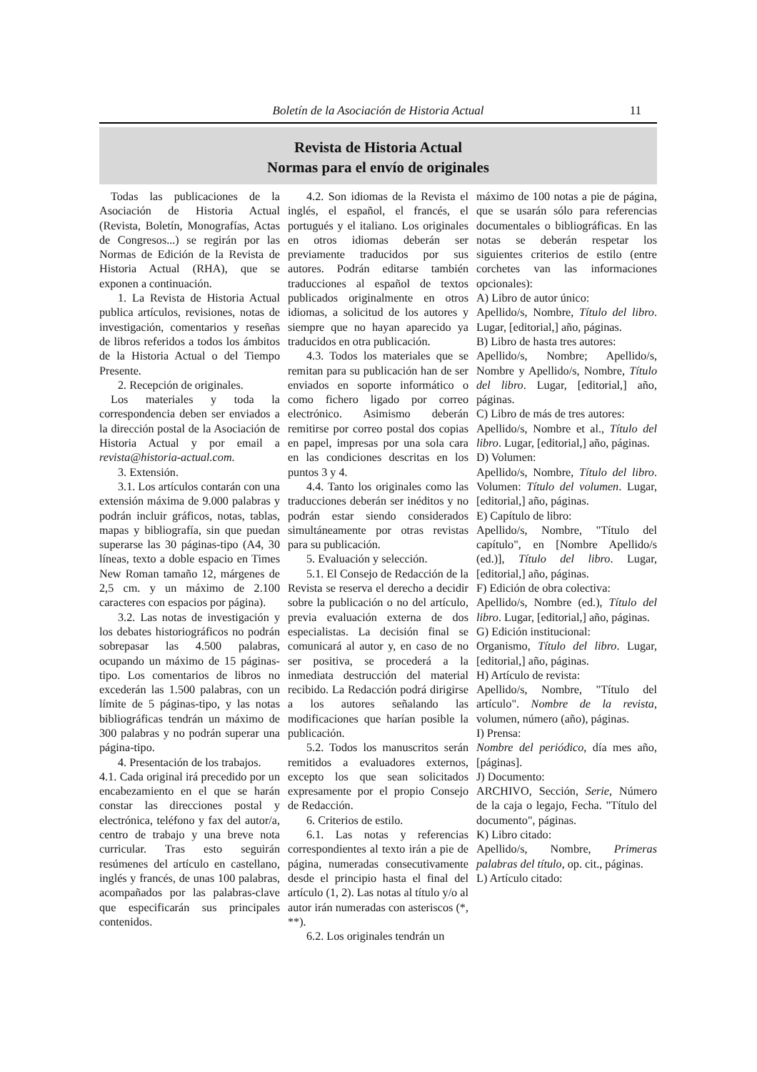Boletín de la Asociación de Historia Actual
11
Revista de Historia Actual
Normas para el envío de originales
Todas las publicaciones de la Asociación de Historia Actual (Revista, Boletín, Monografías, Actas de Congresos...) se regirán por las Normas de Edición de la Revista de Historia Actual (RHA), que se exponen a continuación.
1. La Revista de Historia Actual publica artículos, revisiones, notas de investigación, comentarios y reseñas de libros referidos a todos los ámbitos de la Historia Actual o del Tiempo Presente.
2. Recepción de originales.
Los materiales y toda la correspondencia deben ser enviados a la dirección postal de la Asociación de Historia Actual y por email a revista@historia-actual.com.
3. Extensión.
3.1. Los artículos contarán con una extensión máxima de 9.000 palabras y podrán incluir gráficos, notas, tablas, mapas y bibliografía, sin que puedan superarse las 30 páginas-tipo (A4, 30 líneas, texto a doble espacio en Times New Roman tamaño 12, márgenes de 2,5 cm. y un máximo de 2.100 caracteres con espacios por página).
3.2. Las notas de investigación y los debates historiográficos no podrán sobrepasar las 4.500 palabras, ocupando un máximo de 15 páginas-tipo. Los comentarios de libros no excederán las 1.500 palabras, con un límite de 5 páginas-tipo, y las notas bibliográficas tendrán un máximo de 300 palabras y no podrán superar una página-tipo.
4. Presentación de los trabajos.
4.1. Cada original irá precedido por un encabezamiento en el que se harán constar las direcciones postal y electrónica, teléfono y fax del autor/a, centro de trabajo y una breve nota curricular. Tras esto seguirán resúmenes del artículo en castellano, inglés y francés, de unas 100 palabras, acompañados por las palabras-clave que especificarán sus principales contenidos.
4.2. Son idiomas de la Revista el inglés, el español, el francés, el portugués y el italiano. Los originales en otros idiomas deberán ser previamente traducidos por sus autores. Podrán editarse también traducciones al español de textos publicados originalmente en otros idiomas, a solicitud de los autores y siempre que no hayan aparecido ya traducidos en otra publicación.
4.3. Todos los materiales que se remitan para su publicación han de ser enviados en soporte informático o como fichero ligado por correo electrónico. Asimismo deberán remitirse por correo postal dos copias en papel, impresas por una sola cara en las condiciones descritas en los puntos 3 y 4.
4.4. Tanto los originales como las traducciones deberán ser inéditos y no podrán estar siendo considerados simultáneamente por otras revistas para su publicación.
5. Evaluación y selección.
5.1. El Consejo de Redacción de la Revista se reserva el derecho a decidir sobre la publicación o no del artículo, previa evaluación externa de dos especialistas. La decisión final se comunicará al autor y, en caso de no ser positiva, se procederá a la inmediata destrucción del material recibido. La Redacción podrá dirigirse a los autores señalando las modificaciones que harían posible la publicación.
5.2. Todos los manuscritos serán remitidos a evaluadores externos, excepto los que sean solicitados expresamente por el propio Consejo de Redacción.
6. Criterios de estilo.
6.1. Las notas y referencias correspondientes al texto irán a pie de página, numeradas consecutivamente desde el principio hasta el final del artículo (1, 2). Las notas al título y/o al autor irán numeradas con asteriscos (*, **).
6.2. Los originales tendrán un
máximo de 100 notas a pie de página, que se usarán sólo para referencias documentales o bibliográficas. En las notas se deberán respetar los siguientes criterios de estilo (entre corchetes van las informaciones opcionales):
A) Libro de autor único:
Apellido/s, Nombre, Título del libro. Lugar, [editorial,] año, páginas.
B) Libro de hasta tres autores:
Apellido/s, Nombre; Apellido/s, Nombre y Apellido/s, Nombre, Título del libro. Lugar, [editorial,] año, páginas.
C) Libro de más de tres autores:
Apellido/s, Nombre et al., Título del libro. Lugar, [editorial,] año, páginas.
D) Volumen:
Apellido/s, Nombre, Título del libro. Volumen: Título del volumen. Lugar, [editorial,] año, páginas.
E) Capítulo de libro:
Apellido/s, Nombre, "Título del capítulo", en [Nombre Apellido/s (ed.)], Título del libro. Lugar, [editorial,] año, páginas.
F) Edición de obra colectiva:
Apellido/s, Nombre (ed.), Título del libro. Lugar, [editorial,] año, páginas.
G) Edición institucional:
Organismo, Título del libro. Lugar, [editorial,] año, páginas.
H) Artículo de revista:
Apellido/s, Nombre, "Título del artículo". Nombre de la revista, volumen, número (año), páginas.
I) Prensa:
Nombre del periódico, día mes año, [páginas].
J) Documento:
ARCHIVO, Sección, Serie, Número de la caja o legajo, Fecha. "Título del documento", páginas.
K) Libro citado:
Apellido/s, Nombre, Primeras palabras del título, op. cit., páginas.
L) Artículo citado: